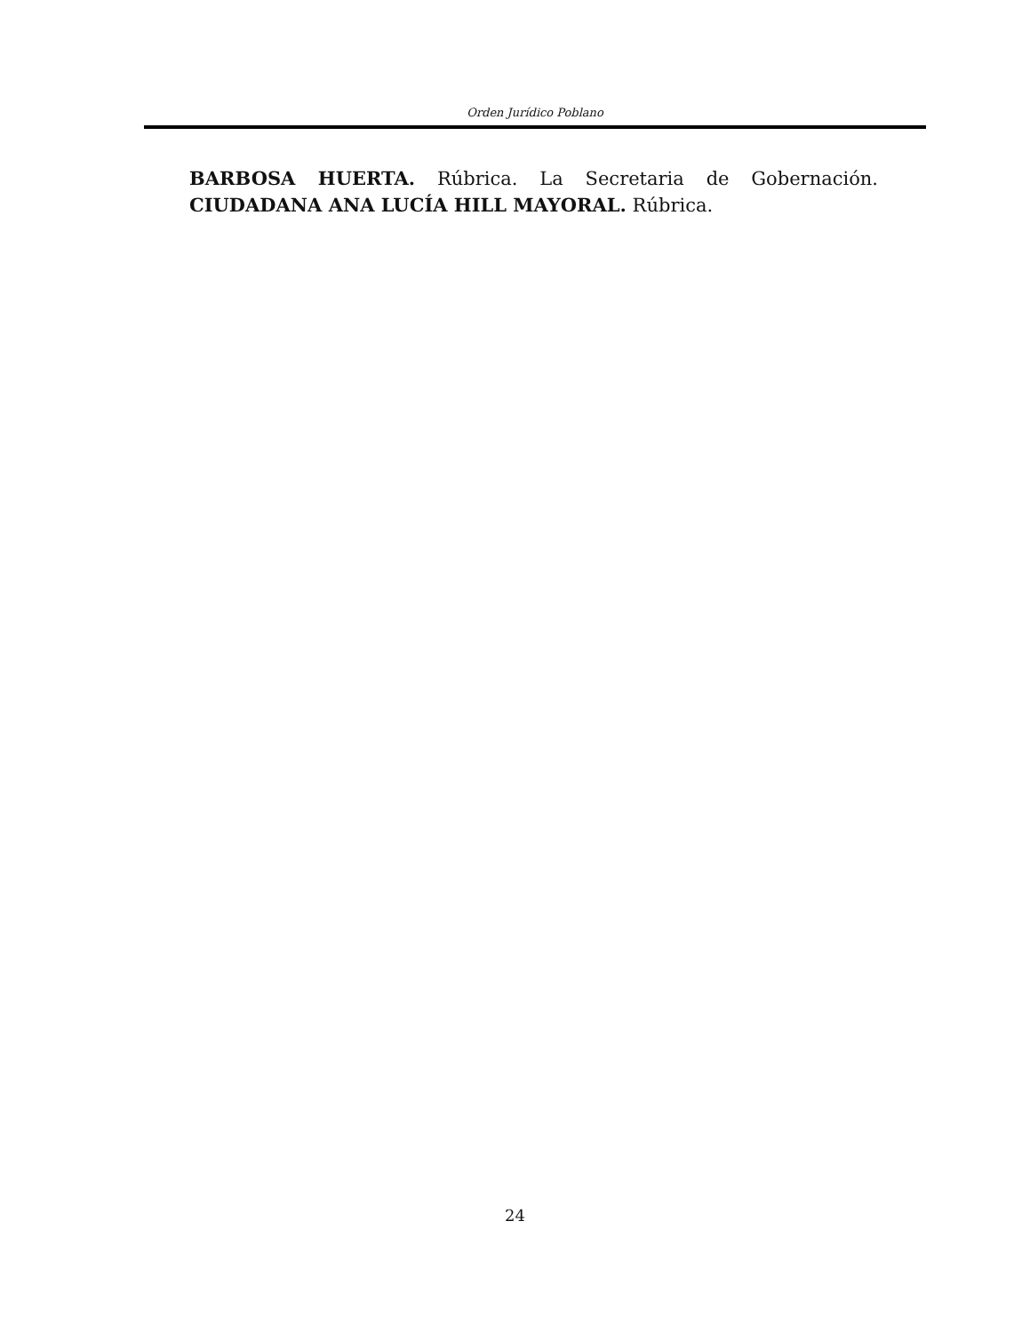Orden Jurídico Poblano
BARBOSA HUERTA. Rúbrica. La Secretaria de Gobernación. CIUDADANA ANA LUCÍA HILL MAYORAL. Rúbrica.
24